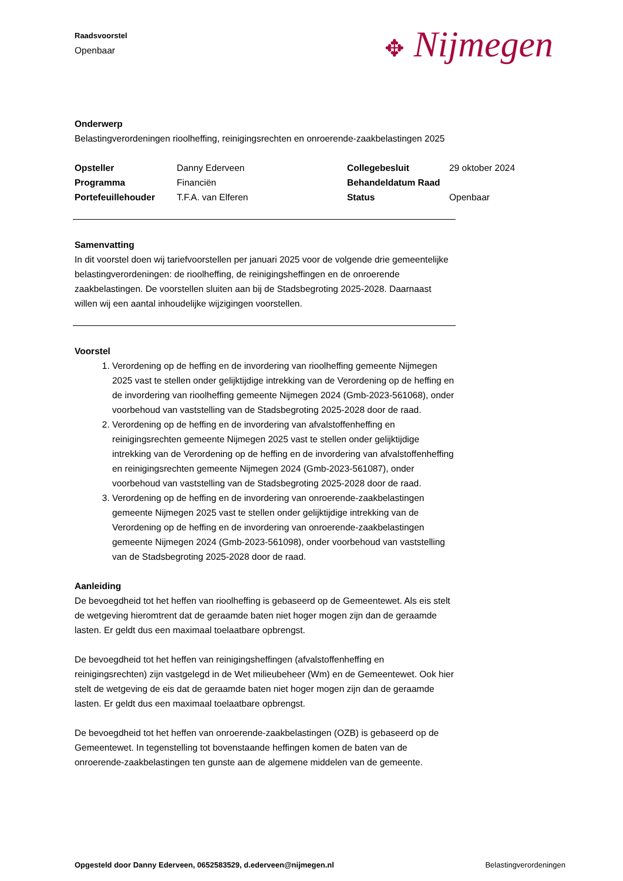✥ Nijmegen
Raadsvoorstel
Openbaar
Onderwerp
Belastingverordeningen rioolheffing, reinigingsrechten en onroerende-zaakbelastingen 2025
Opsteller Danny Ederveen Collegebesluit 29 oktober 2024 Programma Financiën Behandeldatum Raad Portefeuillehouder T.F.A. van Elferen Status Openbaar
Samenvatting
In dit voorstel doen wij tariefvoorstellen per januari 2025 voor de volgende drie gemeentelijke belastingverordeningen: de rioolheffing, de reinigingsheffingen en de onroerende zaakbelastingen. De voorstellen sluiten aan bij de Stadsbegroting 2025-2028. Daarnaast willen wij een aantal inhoudelijke wijzigingen voorstellen.
Voorstel
1. Verordening op de heffing en de invordering van rioolheffing gemeente Nijmegen 2025 vast te stellen onder gelijktijdige intrekking van de Verordening op de heffing en de invordering van rioolheffing gemeente Nijmegen 2024 (Gmb-2023-561068), onder voorbehoud van vaststelling van de Stadsbegroting 2025-2028 door de raad.
2. Verordening op de heffing en de invordering van afvalstoffenheffing en reinigingsrechten gemeente Nijmegen 2025 vast te stellen onder gelijktijdige intrekking van de Verordening op de heffing en de invordering van afvalstoffenheffing en reinigingsrechten gemeente Nijmegen 2024 (Gmb-2023-561087), onder voorbehoud van vaststelling van de Stadsbegroting 2025-2028 door de raad.
3. Verordening op de heffing en de invordering van onroerende-zaakbelastingen gemeente Nijmegen 2025 vast te stellen onder gelijktijdige intrekking van de Verordening op de heffing en de invordering van onroerende-zaakbelastingen gemeente Nijmegen 2024 (Gmb-2023-561098), onder voorbehoud van vaststelling van de Stadsbegroting 2025-2028 door de raad.
Aanleiding
De bevoegdheid tot het heffen van rioolheffing is gebaseerd op de Gemeentewet. Als eis stelt de wetgeving hieromtrent dat de geraamde baten niet hoger mogen zijn dan de geraamde lasten. Er geldt dus een maximaal toelaatbare opbrengst.
De bevoegdheid tot het heffen van reinigingsheffingen (afvalstoffenheffing en reinigingsrechten) zijn vastgelegd in de Wet milieubeheer (Wm) en de Gemeentewet. Ook hier stelt de wetgeving de eis dat de geraamde baten niet hoger mogen zijn dan de geraamde lasten. Er geldt dus een maximaal toelaatbare opbrengst.
De bevoegdheid tot het heffen van onroerende-zaakbelastingen (OZB) is gebaseerd op de Gemeentewet. In tegenstelling tot bovenstaande heffingen komen de baten van de onroerende-zaakbelastingen ten gunste aan de algemene middelen van de gemeente.
Opgesteld door Danny Ederveen, 0652583529, d.ederveen@nijmegen.nl Belastingverordeningen